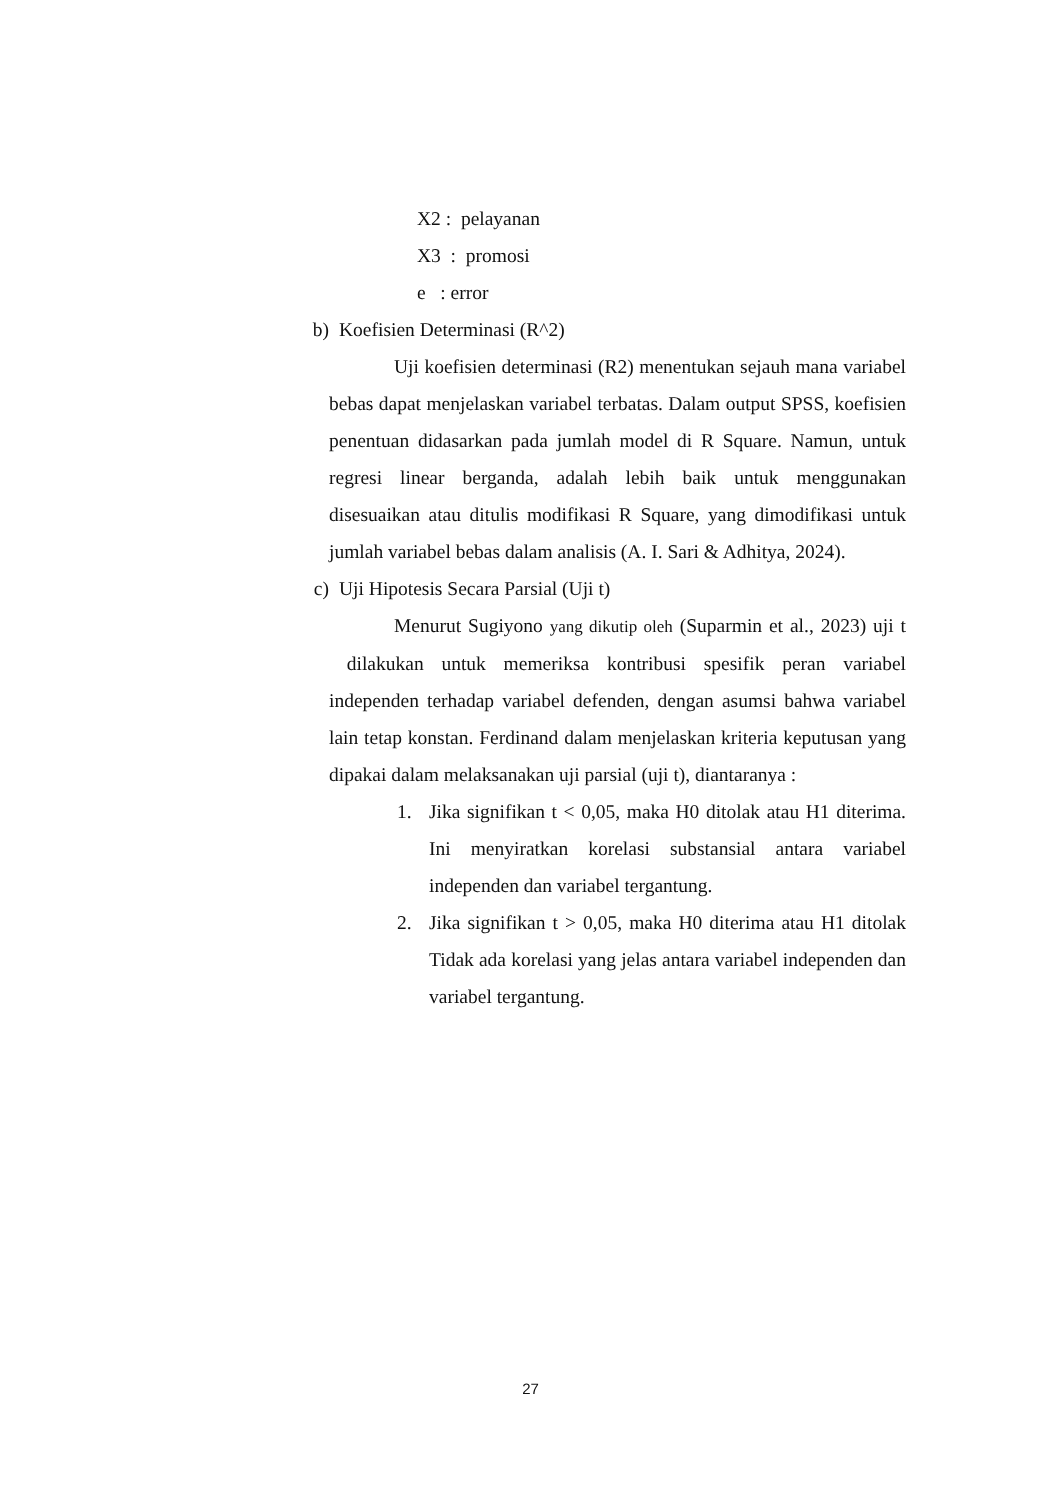X2 : pelayanan
X3 : promosi
e : error
b) Koefisien Determinasi (R^2)
Uji koefisien determinasi (R2) menentukan sejauh mana variabel bebas dapat menjelaskan variabel terbatas. Dalam output SPSS, koefisien penentuan didasarkan pada jumlah model di R Square. Namun, untuk regresi linear berganda, adalah lebih baik untuk menggunakan disesuaikan atau ditulis modifikasi R Square, yang dimodifikasi untuk jumlah variabel bebas dalam analisis (A. I. Sari & Adhitya, 2024).
c) Uji Hipotesis Secara Parsial (Uji t)
Menurut Sugiyono yang dikutip oleh (Suparmin et al., 2023) uji t dilakukan untuk memeriksa kontribusi spesifik peran variabel independen terhadap variabel defenden, dengan asumsi bahwa variabel lain tetap konstan. Ferdinand dalam menjelaskan kriteria keputusan yang dipakai dalam melaksanakan uji parsial (uji t), diantaranya :
1. Jika signifikan t < 0,05, maka H0 ditolak atau H1 diterima. Ini menyiratkan korelasi substansial antara variabel independen dan variabel tergantung.
2. Jika signifikan t > 0,05, maka H0 diterima atau H1 ditolak Tidak ada korelasi yang jelas antara variabel independen dan variabel tergantung.
27